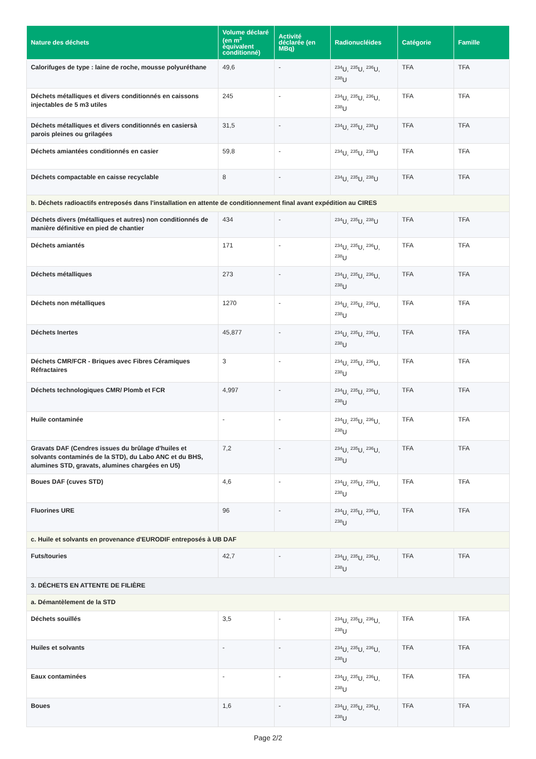| Nature des déchets | Volume déclaré (en m<sup>3</sup> équivalent conditionné) | Activité déclarée (en MBq) | Radionucléides | Catégorie | Famille |
| --- | --- | --- | --- | --- | --- |
| Calorifuges de type : laine de roche, mousse polyuréthane | 49,6 | - | <sup>234</sup>U, <sup>235</sup>U, <sup>236</sup>U, <sup>238</sup>U | TFA | TFA |
| Déchets métalliques et divers conditionnés en caissons injectables de 5 m3 utiles | 245 | - | <sup>234</sup>U, <sup>235</sup>U, <sup>236</sup>U, <sup>238</sup>U | TFA | TFA |
| Déchets métalliques et divers conditionnés en casiersà parois pleines ou grilagées | 31,5 | - | <sup>234</sup>U, <sup>235</sup>U, <sup>238</sup>U | TFA | TFA |
| Déchets amiantées conditionnés en casier | 59,8 | - | <sup>234</sup>U, <sup>235</sup>U, <sup>238</sup>U | TFA | TFA |
| Déchets compactable en caisse recyclable | 8 | - | <sup>234</sup>U, <sup>235</sup>U, <sup>238</sup>U | TFA | TFA |
| b. Déchets radioactifs entreposés dans l'installation en attente de conditionnement final avant expédition au CIRES | | | | | |
| Déchets divers (métalliques et autres) non conditionnés de manière définitive en pied de chantier | 434 | - | <sup>234</sup>U, <sup>235</sup>U, <sup>238</sup>U | TFA | TFA |
| Déchets amiantés | 171 | - | <sup>234</sup>U, <sup>235</sup>U, <sup>236</sup>U, <sup>238</sup>U | TFA | TFA |
| Déchets métalliques | 273 | - | <sup>234</sup>U, <sup>235</sup>U, <sup>236</sup>U, <sup>238</sup>U | TFA | TFA |
| Déchets non métalliques | 1270 | - | <sup>234</sup>U, <sup>235</sup>U, <sup>236</sup>U, <sup>238</sup>U | TFA | TFA |
| Déchets Inertes | 45,877 | - | <sup>234</sup>U, <sup>235</sup>U, <sup>236</sup>U, <sup>238</sup>U | TFA | TFA |
| Déchets CMR/FCR - Briques avec Fibres Céramiques Réfractaires | 3 | - | <sup>234</sup>U, <sup>235</sup>U, <sup>236</sup>U, <sup>238</sup>U | TFA | TFA |
| Déchets technologiques CMR/ Plomb et FCR | 4,997 | - | <sup>234</sup>U, <sup>235</sup>U, <sup>236</sup>U, <sup>238</sup>U | TFA | TFA |
| Huile contaminée | - | - | <sup>234</sup>U, <sup>235</sup>U, <sup>236</sup>U, <sup>238</sup>U | TFA | TFA |
| Gravats DAF (Cendres issues du brûlage d'huiles et solvants contaminés de la STD), du Labo ANC et du BHS, alumines STD, gravats, alumines chargées en U5) | 7,2 | - | <sup>234</sup>U, <sup>235</sup>U, <sup>236</sup>U, <sup>238</sup>U | TFA | TFA |
| Boues DAF (cuves STD) | 4,6 | - | <sup>234</sup>U, <sup>235</sup>U, <sup>236</sup>U, <sup>238</sup>U | TFA | TFA |
| Fluorines URE | 96 | - | <sup>234</sup>U, <sup>235</sup>U, <sup>236</sup>U, <sup>238</sup>U | TFA | TFA |
| c. Huile et solvants en provenance d'EURODIF entreposés à UB DAF | | | | | |
| Futs/touries | 42,7 | - | <sup>234</sup>U, <sup>235</sup>U, <sup>236</sup>U, <sup>238</sup>U | TFA | TFA |
| 3. DÉCHETS EN ATTENTE DE FILIÈRE | | | | | |
| a. Démantèlement de la STD | | | | | |
| Déchets souillés | 3,5 | - | <sup>234</sup>U, <sup>235</sup>U, <sup>236</sup>U, <sup>238</sup>U | TFA | TFA |
| Huiles et solvants | - | - | <sup>234</sup>U, <sup>235</sup>U, <sup>236</sup>U, <sup>238</sup>U | TFA | TFA |
| Eaux contaminées | - | - | <sup>234</sup>U, <sup>235</sup>U, <sup>236</sup>U, <sup>238</sup>U | TFA | TFA |
| Boues | 1,6 | - | <sup>234</sup>U, <sup>235</sup>U, <sup>236</sup>U, <sup>238</sup>U | TFA | TFA |
Page 2/2